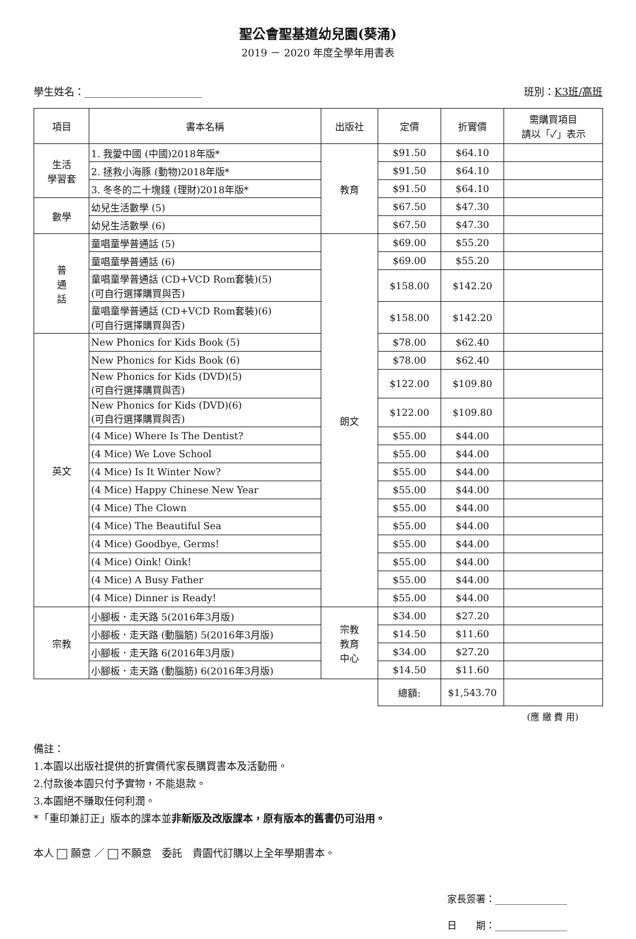聖公會聖基道幼兒園(葵涌)
2019 － 2020 年度全學年用書表
學生姓名：_______________________ 班別：K3班/高班
| 項目 | 書本名稱 | 出版社 | 定價 | 折實價 | 需購買項目 請以「✓」表示 |
| --- | --- | --- | --- | --- | --- |
| 生活 學習套 | 1. 我愛中國 (中國)2018年版* | 教育 | $91.50 | $64.10 | |
| | 2. 拯救小海豚 (動物)2018年版* | | $91.50 | $64.10 | |
| | 3. 冬冬的二十塊錢 (理財)2018年版* | | $91.50 | $64.10 | |
| 數學 | 幼兒生活數學 (5) | | $67.50 | $47.30 | |
| | 幼兒生活數學 (6) | | $67.50 | $47.30 | |
| 普 通 話 | 童唱童學普通話 (5) | 朗文 | $69.00 | $55.20 | |
| | 童唱童學普通話 (6) | | $69.00 | $55.20 | |
| | 童唱童學普通話 (CD+VCD Rom套裝)(5) (可自行選擇購買與否) | | $158.00 | $142.20 | |
| | 童唱童學普通話 (CD+VCD Rom套裝)(6) (可自行選擇購買與否) | | $158.00 | $142.20 | |
| 英文 | New Phonics for Kids Book (5) | | $78.00 | $62.40 | |
| | New Phonics for Kids Book (6) | | $78.00 | $62.40 | |
| | New Phonics for Kids (DVD)(5) (可自行選擇購買與否) | | $122.00 | $109.80 | |
| | New Phonics for Kids (DVD)(6) (可自行選擇購買與否) | | $122.00 | $109.80 | |
| | (4 Mice) Where Is The Dentist? | | $55.00 | $44.00 | |
| | (4 Mice) We Love School | | $55.00 | $44.00 | |
| | (4 Mice) Is It Winter Now? | | $55.00 | $44.00 | |
| | (4 Mice) Happy Chinese New Year | | $55.00 | $44.00 | |
| | (4 Mice) The Clown | | $55.00 | $44.00 | |
| | (4 Mice) The Beautiful Sea | | $55.00 | $44.00 | |
| | (4 Mice) Goodbye, Germs! | | $55.00 | $44.00 | |
| | (4 Mice) Oink! Oink! | | $55.00 | $44.00 | |
| | (4 Mice) A Busy Father | | $55.00 | $44.00 | |
| | (4 Mice) Dinner is Ready! | | $55.00 | $44.00 | |
| 宗教 | 小腳板．走天路 5(2016年3月版) | 宗教 教育 中心 | $34.00 | $27.20 | |
| | 小腳板．走天路 (動腦筋) 5(2016年3月版) | | $14.50 | $11.60 | |
| | 小腳板．走天路 6(2016年3月版) | | $34.00 | $27.20 | |
| | 小腳板．走天路 (動腦筋) 6(2016年3月版) | | $14.50 | $11.60 | |
| | | | 總額: | $1,543.70 | |
(應 繳 費 用)
備註：
1.本園以出版社提供的折實價代家長購買書本及活動冊。
2.付款後本園只付予實物，不能退款。
3.本園絕不賺取任何利潤。
*「重印兼訂正」版本的課本並非新版及改版課本，原有版本的舊書仍可沿用。
本人 願意 ／ 不願意　委託　貴園代訂購以上全年學期書本。
家長簽署：_______________
日　　期：_______________